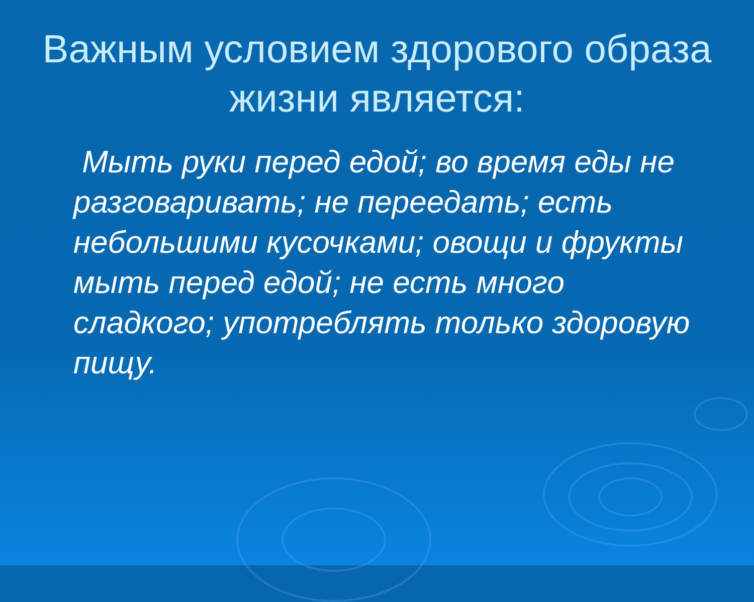Важным условием здорового образа жизни является:
Мыть руки перед едой; во время еды не разговаривать; не переедать; есть небольшими кусочками; овощи и фрукты мыть перед едой; не есть много сладкого; употреблять только здоровую пищу.